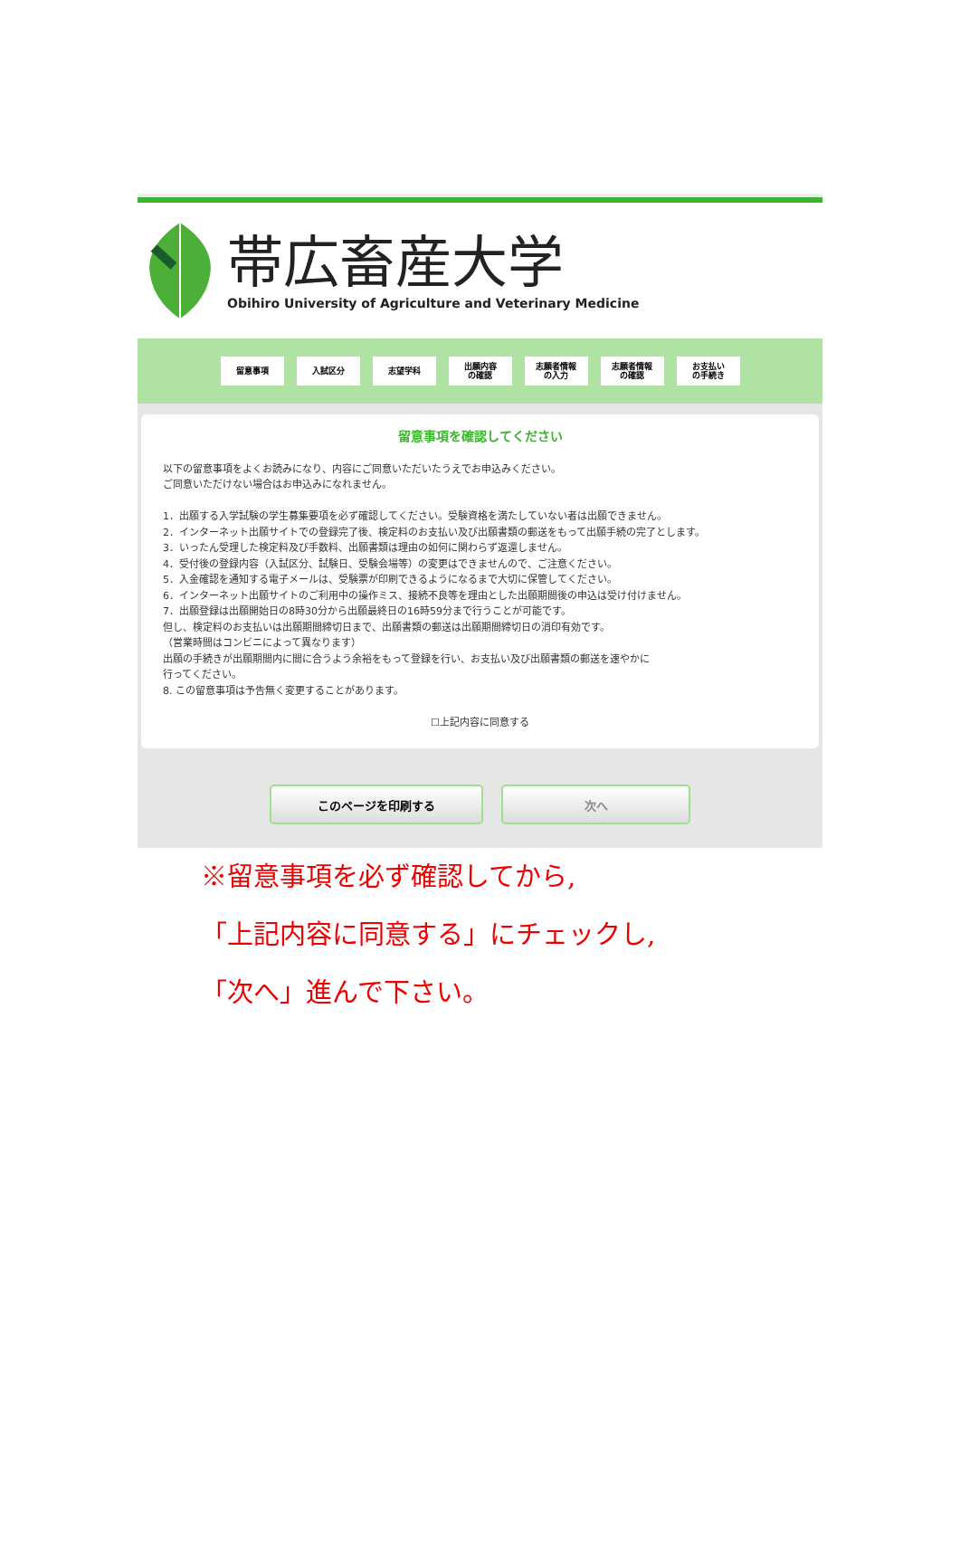帯広畜産大学
Obihiro University of Agriculture and Veterinary Medicine
留意事項 入試区分 志望学科
出願内容
の確認
志願者情報
の入力
志願者情報
の確認
お支払い
の手続き
留意事項を確認してください
以下の留意事項をよくお読みになり、内容にご同意いただいたうえでお申込みください。
ご同意いただけない場合はお申込みになれません。
1．出願する入学試験の学生募集要項を必ず確認してください。受験資格を満たしていない者は出願できません。
2．インターネット出願サイトでの登録完了後、検定料のお支払い及び出願書類の郵送をもって出願手続の完了とします。
3．いったん受理した検定料及び手数料、出願書類は理由の如何に関わらず返還しません。
4．受付後の登録内容（入試区分、試験日、受験会場等）の変更はできませんので、ご注意ください。
5．入金確認を通知する電子メールは、受験票が印刷できるようになるまで大切に保管してください。
6．インターネット出願サイトのご利用中の操作ミス、接続不良等を理由とした出願期間後の申込は受け付けません。
7．出願登録は出願開始日の8時30分から出願最終日の16時59分まで行うことが可能です。
但し、検定料のお支払いは出願期間締切日まで、出願書類の郵送は出願期間締切日の消印有効です。
（営業時間はコンビニによって異なります）
出願の手続きが出願期間内に間に合うよう余裕をもって登録を行い、お支払い及び出願書類の郵送を速やかに
行ってください。
8. この留意事項は予告無く変更することがあります。
☐上記内容に同意する
このページを印刷する 次へ
※留意事項を必ず確認してから,
「上記内容に同意する」にチェックし,
「次へ」進んで下さい。